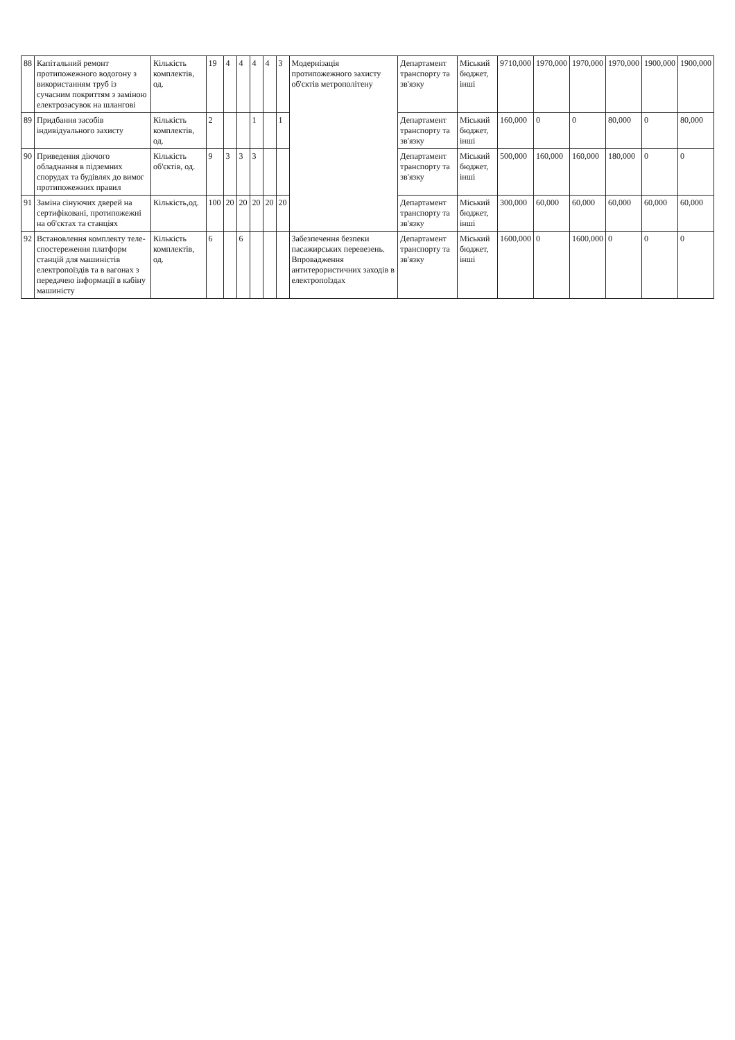| 88 | Капітальний ремонт протипожежного водогону з використанням труб із сучасним покриттям з заміною електрозасувок на шлангові | Кількість комплектів, од. | 19 | 4 | 4 | 4 | 4 | 3 | Модернізація протипожежного захисту об'єктів метрополітену | Департамент транспорту та зв'язку | Міський бюджет, інші | 9710,000 | 1970,000 | 1970,000 | 1970,000 | 1900,000 | 1900,000 |
| 89 | Придбання засобів індивідуального захисту | Кількість комплектів, од. | 2 | | | 1 | | 1 | | Департамент транспорту та зв'язку | Міський бюджет, інші | 160,000 | 0 | 0 | 80,000 | 0 | 80,000 |
| 90 | Приведення діючого обладнання в підземних спорудах та будівлях до вимог протипожежних правил | Кількість об'єктів, од. | 9 | 3 | 3 | 3 | | | | Департамент транспорту та зв'язку | Міський бюджет, інші | 500,000 | 160,000 | 160,000 | 180,000 | 0 | 0 |
| 91 | Заміна сінуючих дверей на сертифіковані, протипожежні на об'єктах та станціях | Кількість,од. | 100 | 20 | 20 | 20 | 20 | 20 | | Департамент транспорту та зв'язку | Міський бюджет, інші | 300,000 | 60,000 | 60,000 | 60,000 | 60,000 | 60,000 |
| 92 | Встановлення комплекту теле­спостереження платформ станцій для машиністів електропоїздів та в вагонах з передачею інформації в кабіну машиністу | Кількість комплектів, од. | 6 | | 6 | | | | Забезпечення безпеки пасажирських перевезень. Впровадження антитерористичних заходів в електропоїздах | Департамент транспорту та зв'язку | Міський бюджет, інші | 1600,000 | 0 | 1600,000 | 0 | 0 | 0 |